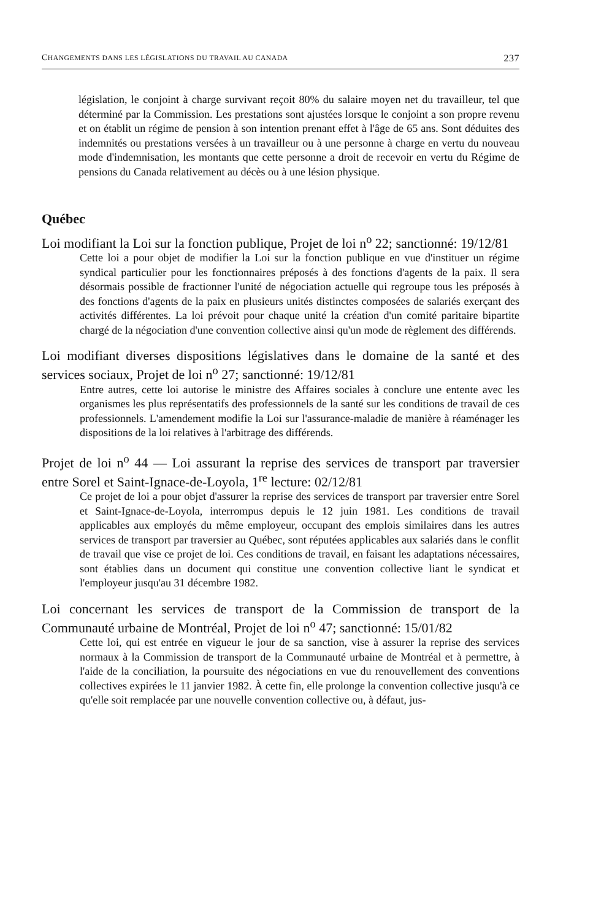CHANGEMENTS DANS LES LÉGISLATIONS DU TRAVAIL AU CANADA 237
législation, le conjoint à charge survivant reçoit 80% du salaire moyen net du travailleur, tel que déterminé par la Commission. Les prestations sont ajustées lorsque le conjoint a son propre revenu et on établit un régime de pension à son intention prenant effet à l'âge de 65 ans. Sont déduites des indemnités ou prestations versées à un travailleur ou à une personne à charge en vertu du nouveau mode d'indemnisation, les montants que cette personne a droit de recevoir en vertu du Régime de pensions du Canada relativement au décès ou à une lésion physique.
Québec
Loi modifiant la Loi sur la fonction publique, Projet de loi n<sup>o</sup> 22; sanctionné: 19/12/81
Cette loi a pour objet de modifier la Loi sur la fonction publique en vue d'instituer un régime syndical particulier pour les fonctionnaires préposés à des fonctions d'agents de la paix. Il sera désormais possible de fractionner l'unité de négociation actuelle qui regroupe tous les préposés à des fonctions d'agents de la paix en plusieurs unités distinctes composées de salariés exerçant des activités différentes. La loi prévoit pour chaque unité la création d'un comité paritaire bipartite chargé de la négociation d'une convention collective ainsi qu'un mode de règlement des différends.
Loi modifiant diverses dispositions législatives dans le domaine de la santé et des services sociaux, Projet de loi n<sup>o</sup> 27; sanctionné: 19/12/81
Entre autres, cette loi autorise le ministre des Affaires sociales à conclure une entente avec les organismes les plus représentatifs des professionnels de la santé sur les conditions de travail de ces professionnels. L'amendement modifie la Loi sur l'assurance-maladie de manière à réaménager les dispositions de la loi relatives à l'arbitrage des différends.
Projet de loi n<sup>o</sup> 44 — Loi assurant la reprise des services de transport par traversier entre Sorel et Saint-Ignace-de-Loyola, 1<sup>re</sup> lecture: 02/12/81
Ce projet de loi a pour objet d'assurer la reprise des services de transport par traversier entre Sorel et Saint-Ignace-de-Loyola, interrompus depuis le 12 juin 1981. Les conditions de travail applicables aux employés du même employeur, occupant des emplois similaires dans les autres services de transport par traversier au Québec, sont réputées applicables aux salariés dans le conflit de travail que vise ce projet de loi. Ces conditions de travail, en faisant les adaptations nécessaires, sont établies dans un document qui constitue une convention collective liant le syndicat et l'employeur jusqu'au 31 décembre 1982.
Loi concernant les services de transport de la Commission de transport de la Communauté urbaine de Montréal, Projet de loi n<sup>o</sup> 47; sanctionné: 15/01/82
Cette loi, qui est entrée en vigueur le jour de sa sanction, vise à assurer la reprise des services normaux à la Commission de transport de la Communauté urbaine de Montréal et à permettre, à l'aide de la conciliation, la poursuite des négociations en vue du renouvellement des conventions collectives expirées le 11 janvier 1982. À cette fin, elle prolonge la convention collective jusqu'à ce qu'elle soit remplacée par une nouvelle convention collective ou, à défaut, jus-